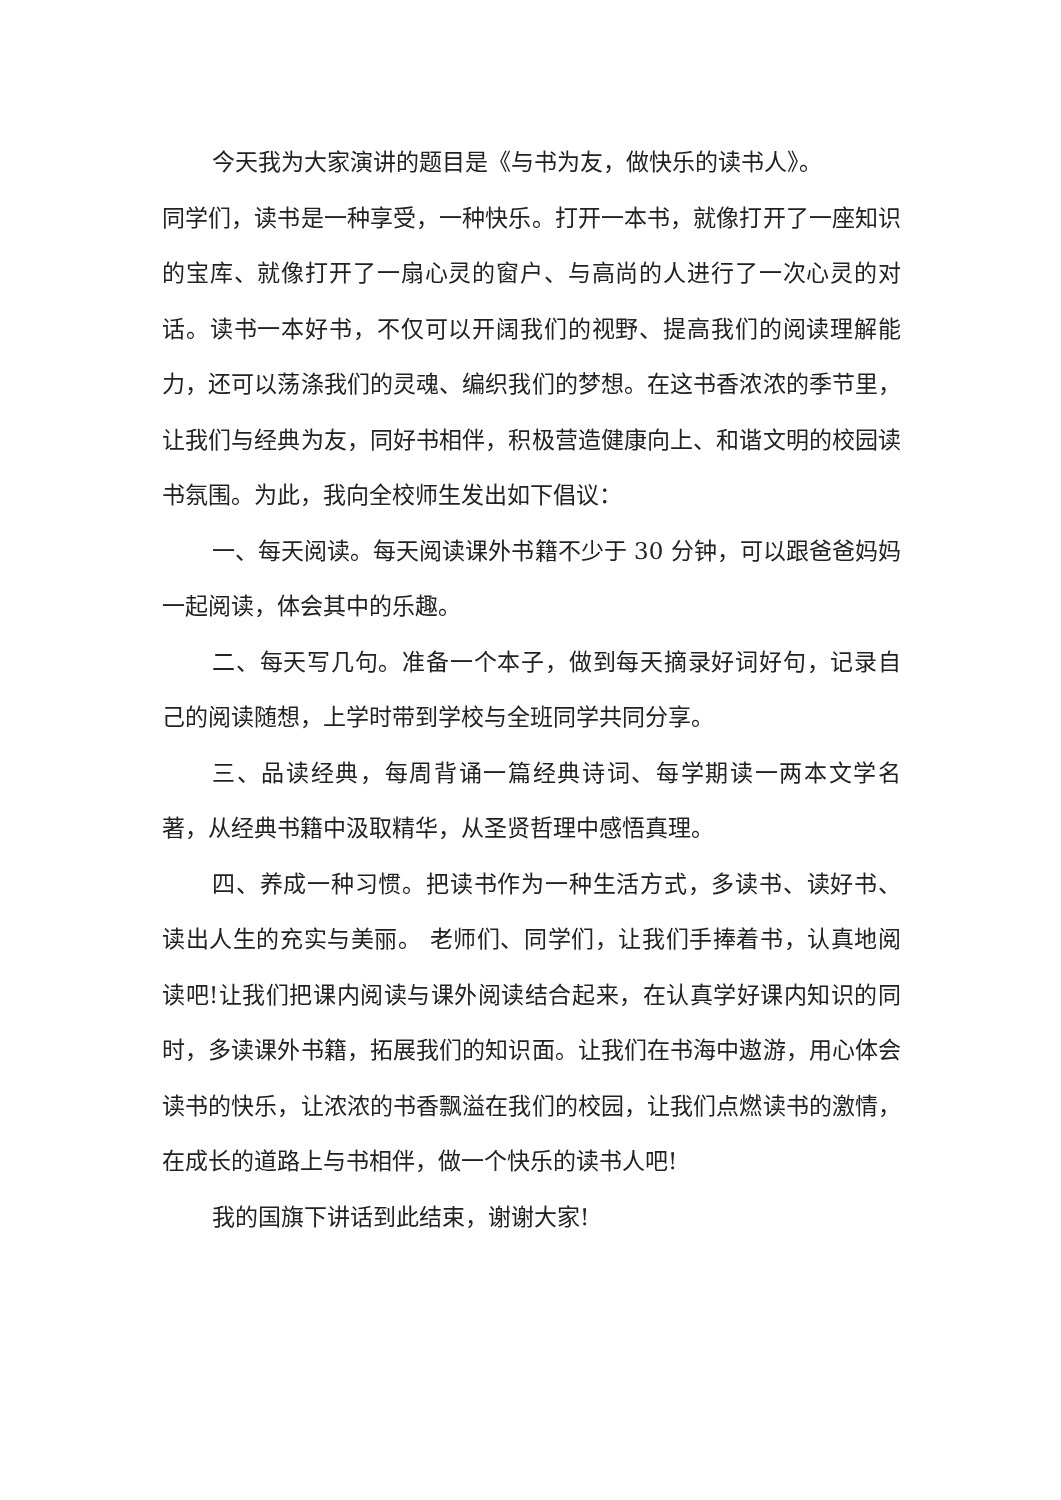今天我为大家演讲的题目是《与书为友，做快乐的读书人》。
同学们，读书是一种享受，一种快乐。打开一本书，就像打开了一座知识的宝库、就像打开了一扇心灵的窗户、与高尚的人进行了一次心灵的对话。读书一本好书，不仅可以开阔我们的视野、提高我们的阅读理解能力，还可以荡涤我们的灵魂、编织我们的梦想。在这书香浓浓的季节里，让我们与经典为友，同好书相伴，积极营造健康向上、和谐文明的校园读书氛围。为此，我向全校师生发出如下倡议：
一、每天阅读。每天阅读课外书籍不少于 30 分钟，可以跟爸爸妈妈一起阅读，体会其中的乐趣。
二、每天写几句。准备一个本子，做到每天摘录好词好句，记录自己的阅读随想，上学时带到学校与全班同学共同分享。
三、品读经典，每周背诵一篇经典诗词、每学期读一两本文学名著，从经典书籍中汲取精华，从圣贤哲理中感悟真理。
四、养成一种习惯。把读书作为一种生活方式，多读书、读好书、读出人生的充实与美丽。 老师们、同学们，让我们手捧着书，认真地阅读吧!让我们把课内阅读与课外阅读结合起来，在认真学好课内知识的同时，多读课外书籍，拓展我们的知识面。让我们在书海中遨游，用心体会读书的快乐，让浓浓的书香飘溢在我们的校园，让我们点燃读书的激情，在成长的道路上与书相伴，做一个快乐的读书人吧!
我的国旗下讲话到此结束，谢谢大家!